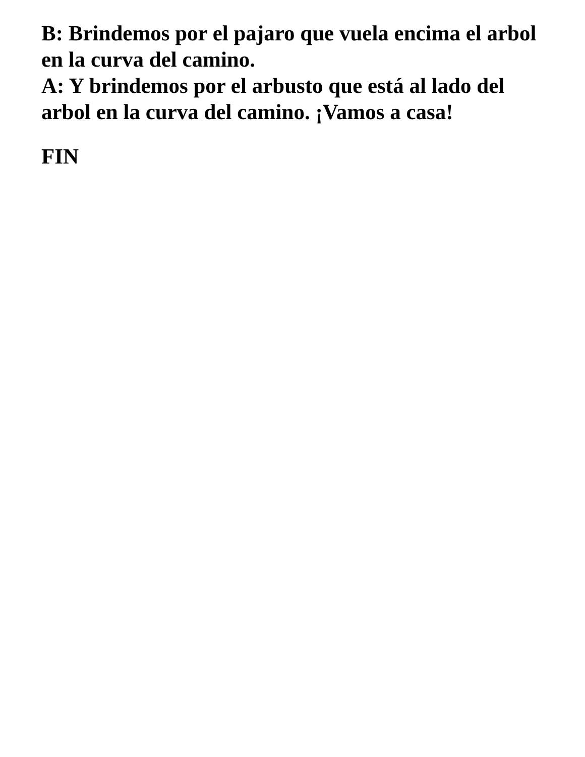B: Brindemos por el pajaro que vuela encima el arbol en la curva del camino.
A: Y brindemos por el arbusto que está al lado del arbol en la curva del camino. ¡Vamos a casa!
FIN